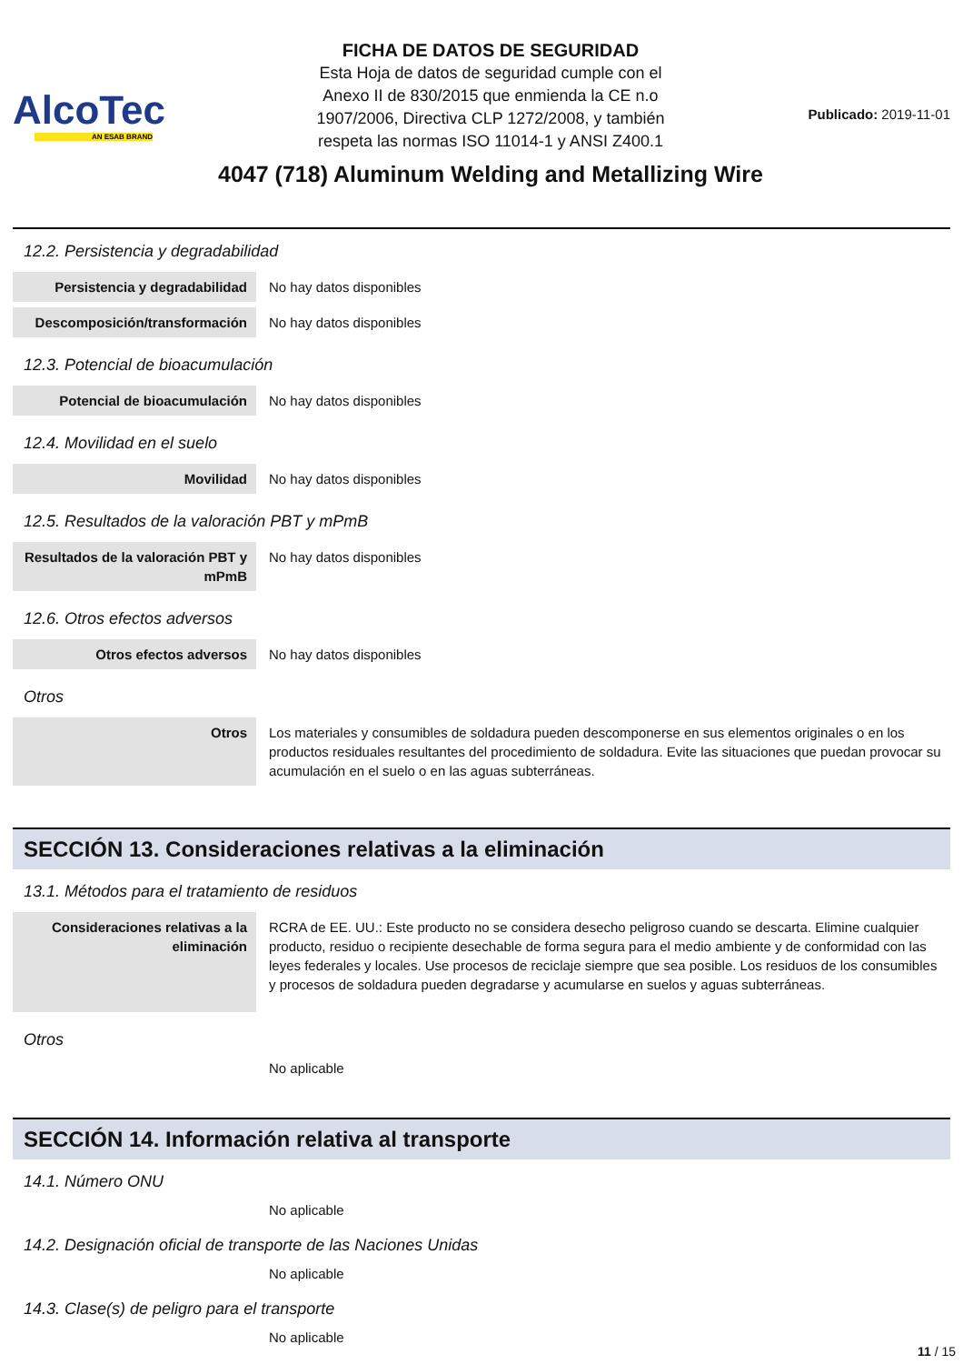AlcoTec
AN ESAB BRAND
FICHA DE DATOS DE SEGURIDAD
Esta Hoja de datos de seguridad cumple con el
Anexo II de 830/2015 que enmienda la CE n.o
1907/2006, Directiva CLP 1272/2008, y también
respeta las normas ISO 11014-1 y ANSI Z400.1
4047 (718) Aluminum Welding and Metallizing Wire
Publicado: 2019-11-01
12.2. Persistencia y degradabilidad
| Persistencia y degradabilidad | No hay datos disponibles |
| Descomposición/transformación | No hay datos disponibles |
12.3. Potencial de bioacumulación
| Potencial de bioacumulación | No hay datos disponibles |
12.4. Movilidad en el suelo
| Movilidad | No hay datos disponibles |
12.5. Resultados de la valoración PBT y mPmB
| Resultados de la valoración PBT y mPmB | No hay datos disponibles |
12.6. Otros efectos adversos
| Otros efectos adversos | No hay datos disponibles |
Otros
| Otros | Los materiales y consumibles de soldadura pueden descomponerse en sus elementos originales o en los productos residuales resultantes del procedimiento de soldadura. Evite las situaciones que puedan provocar su acumulación en el suelo o en las aguas subterráneas. |
SECCIÓN 13. Consideraciones relativas a la eliminación
13.1. Métodos para el tratamiento de residuos
| Consideraciones relativas a la eliminación | RCRA de EE. UU.: Este producto no se considera desecho peligroso cuando se descarta. Elimine cualquier producto, residuo o recipiente desechable de forma segura para el medio ambiente y de conformidad con las leyes federales y locales. Use procesos de reciclaje siempre que sea posible. Los residuos de los consumibles y procesos de soldadura pueden degradarse y acumularse en suelos y aguas subterráneas. |
Otros
No aplicable
SECCIÓN 14. Información relativa al transporte
14.1. Número ONU
No aplicable
14.2. Designación oficial de transporte de las Naciones Unidas
No aplicable
14.3. Clase(s) de peligro para el transporte
No aplicable
11 / 15